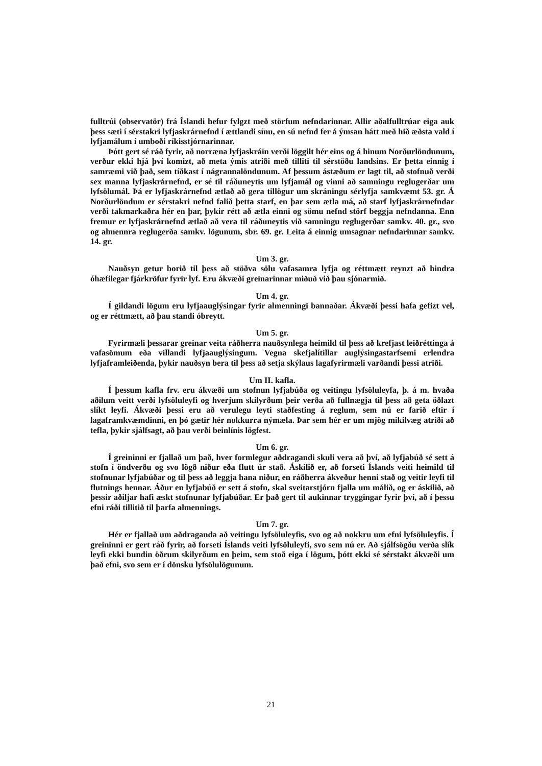fulltrúi (observatör) frá Íslandi hefur fylgzt með störfum nefndarinnar. Allir aðalfulltrúar eiga auk þess sæti í sérstakri lyfjaskrárnefnd í ættlandi sínu, en sú nefnd fer á ýmsan hátt með hið æðsta vald í lyfjamálum í umboði ríkisstjórnarinnar.
Þótt gert sé ráð fyrir, að norræna lyfjaskráin verði löggilt hér eins og á hinum Norðurlöndunum, verður ekki hjá því komizt, að meta ýmis atriði með tilliti til sérstöðu landsins. Er þetta einnig í samræmi við það, sem tíðkast í nágrannalöndunum. Af þessum ástæðum er lagt til, að stofnuð verði sex manna lyfjaskrárnefnd, er sé til ráðuneytis um lyfjamál og vinni að samningu reglugerðar um lyfsölumál. Þá er lyfjaskrárnefnd ætlað að gera tillögur um skráningu sérlyfja samkvæmt 53. gr. Á Norðurlöndum er sérstakri nefnd falið þetta starf, en þar sem ætla má, að starf lyfjaskrárnefndar verði takmarkaðra hér en þar, þykir rétt að ætla einni og sömu nefnd störf beggja nefndanna. Enn fremur er lyfjaskrárnefnd ætlað að vera til ráðuneytis við samningu reglugerðar samkv. 40. gr., svo og almennra reglugerða samkv. lögunum, sbr. 69. gr. Leita á einnig umsagnar nefndarinnar samkv. 14. gr.
Um 3. gr.
Nauðsyn getur borið til þess að stöðva sölu vafasamra lyfja og réttmætt reynzt að hindra óhæfilegar fjárkröfur fyrir lyf. Eru ákvæði greinarinnar miðuð við þau sjónarmið.
Um 4. gr.
Í gildandi lögum eru lyfjaauglýsingar fyrir almenningi bannaðar. Ákvæði þessi hafa gefizt vel, og er réttmætt, að þau standi óbreytt.
Um 5. gr.
Fyrirmæli þessarar greinar veita ráðherra nauðsynlega heimild til þess að krefjast leiðréttinga á vafasömum eða villandi lyfjaauglýsingum. Vegna skefjalítillar auglýsingastarfsemi erlendra lyfjaframleiðenda, þykir nauðsyn bera til þess að setja skýlaus lagafyrirmæli varðandi þessi atriði.
Um II. kafla.
Í þessum kafla frv. eru ákvæði um stofnun lyfjabúða og veitingu lyfsöluleyfa, þ. á m. hvaða aðilum veitt verði lyfsöluleyfi og hverjum skilyrðum þeir verða að fullnægja til þess að geta öðlazt slíkt leyfi. Ákvæði þessi eru að verulegu leyti staðfesting á reglum, sem nú er farið eftir í lagaframkvæmdinni, en þó gætir hér nokkurra nýmæla. Þar sem hér er um mjög mikilvæg atriði að tefla, þykir sjálfsagt, að þau verði beinlínis lögfest.
Um 6. gr.
Í greininni er fjallað um það, hver formlegur aðdragandi skuli vera að því, að lyfjabúð sé sett á stofn í öndverðu og svo lögð niður eða flutt úr stað. Áskilið er, að forseti Íslands veiti heimild til stofnunar lyfjabúðar og til þess að leggja hana niður, en ráðherra ákveður henni stað og veitir leyfi til flutnings hennar. Áður en lyfjabúð er sett á stofn, skal sveitarstjórn fjalla um málið, og er áskilið, að þessir aðiljar hafi æskt stofnunar lyfjabúðar. Er það gert til aukinnar tryggingar fyrir því, að í þessu efni ráði tillitið til þarfa almennings.
Um 7. gr.
Hér er fjallað um aðdraganda að veitingu lyfsöluleyfis, svo og að nokkru um efni lyfsöluleyfis. Í greininni er gert ráð fyrir, að forseti Íslands veiti lyfsöluleyfi, svo sem nú er. Að sjálfsögðu verða slík leyfi ekki bundin öðrum skilyrðum en þeim, sem stoð eiga í lögum, þótt ekki sé sérstakt ákvæði um það efni, svo sem er í dönsku lyfsölulögunum.
21